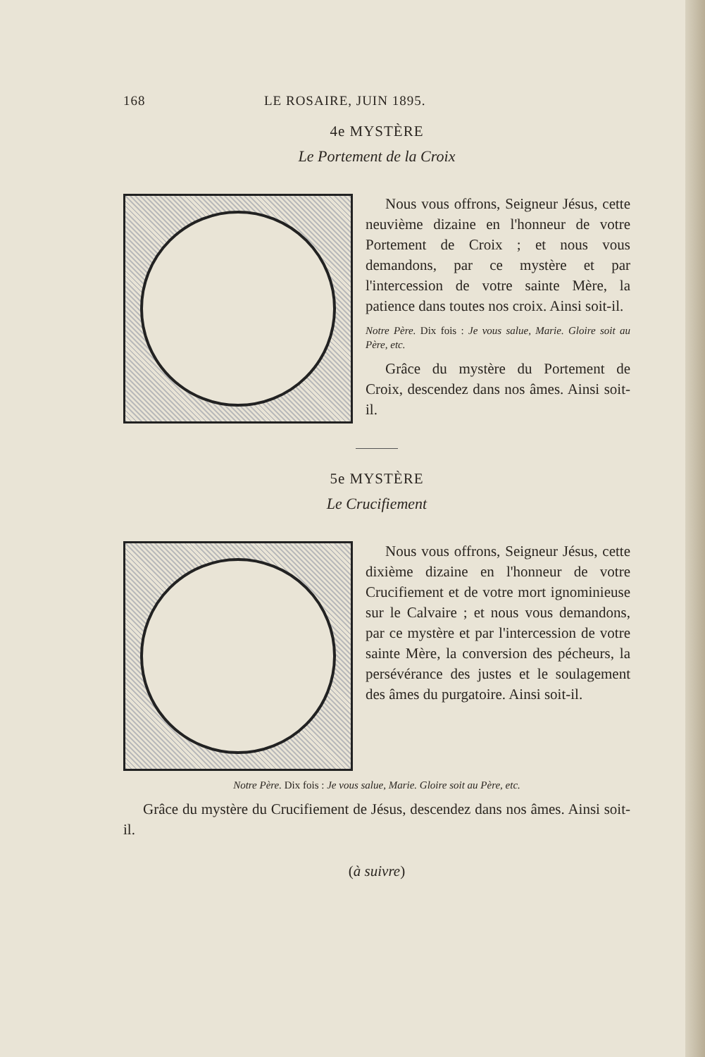168 LE ROSAIRE, JUIN 1895.
4e MYSTÈRE
Le Portement de la Croix
Nous vous offrons, Seigneur Jésus, cette neuvième dizaine en l'honneur de votre Portement de Croix ; et nous vous demandons, par ce mystère et par l'intercession de votre sainte Mère, la patience dans toutes nos croix. Ainsi soit-il.
Notre Père. Dix fois : Je vous salue, Marie. Gloire soit au Père, etc.
Grâce du mystère du Portement de Croix, descendez dans nos âmes. Ainsi soit-il.
5e MYSTÈRE
Le Crucifiement
Nous vous offrons, Seigneur Jésus, cette dixième dizaine en l'honneur de votre Crucifiement et de votre mort ignominieuse sur le Calvaire ; et nous vous demandons, par ce mystère et par l'intercession de votre sainte Mère, la conversion des pécheurs, la persévérance des justes et le soulagement des âmes du purgatoire. Ainsi soit-il.
Notre Père. Dix fois : Je vous salue, Marie. Gloire soit au Père, etc.
Grâce du mystère du Crucifiement de Jésus, descendez dans nos âmes. Ainsi soit-il.
(à suivre)